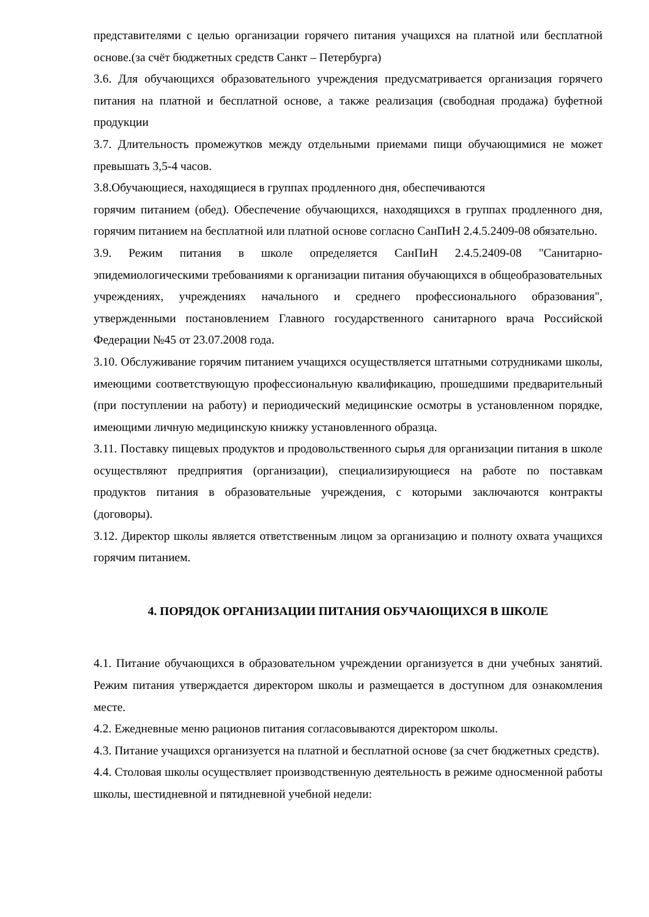представителями с целью организации горячего питания учащихся на платной или бесплатной основе.(за счёт бюджетных средств Санкт – Петербурга)
3.6. Для обучающихся образовательного учреждения предусматривается организация горячего питания на платной и бесплатной основе, а также реализация (свободная продажа) буфетной продукции
3.7. Длительность промежутков между отдельными приемами пищи обучающимися не может превышать 3,5-4 часов.
3.8.Обучающиеся, находящиеся в группах продленного дня, обеспечиваются
горячим питанием (обед). Обеспечение обучающихся, находящихся в группах продленного дня, горячим питанием на бесплатной или платной основе согласно СанПиН 2.4.5.2409-08 обязательно.
3.9. Режим питания в школе определяется СанПиН 2.4.5.2409-08 "Санитарно-эпидемиологическими требованиями к организации питания обучающихся в общеобразовательных учреждениях, учреждениях начального и среднего профессионального образования", утвержденными постановлением Главного государственного санитарного врача Российской Федерации №45 от 23.07.2008 года.
3.10. Обслуживание горячим питанием учащихся осуществляется штатными сотрудниками школы, имеющими соответствующую профессиональную квалификацию, прошедшими предварительный (при поступлении на работу) и периодический медицинские осмотры в установленном порядке, имеющими личную медицинскую книжку установленного образца.
3.11. Поставку пищевых продуктов и продовольственного сырья для организации питания в школе осуществляют предприятия (организации), специализирующиеся на работе по поставкам продуктов питания в образовательные учреждения, с которыми заключаются контракты (договоры).
3.12. Директор школы является ответственным лицом за организацию и полноту охвата учащихся горячим питанием.
4. ПОРЯДОК ОРГАНИЗАЦИИ ПИТАНИЯ ОБУЧАЮЩИХСЯ В ШКОЛЕ
4.1. Питание обучающихся в образовательном учреждении организуется в дни учебных занятий. Режим питания утверждается директором школы и размещается в доступном для ознакомления месте.
4.2. Ежедневные меню рационов питания согласовываются директором школы.
4.3. Питание учащихся организуется на платной и бесплатной основе (за счет бюджетных средств).
4.4. Столовая школы осуществляет производственную деятельность в режиме односменной работы школы, шестидневной и пятидневной учебной недели: